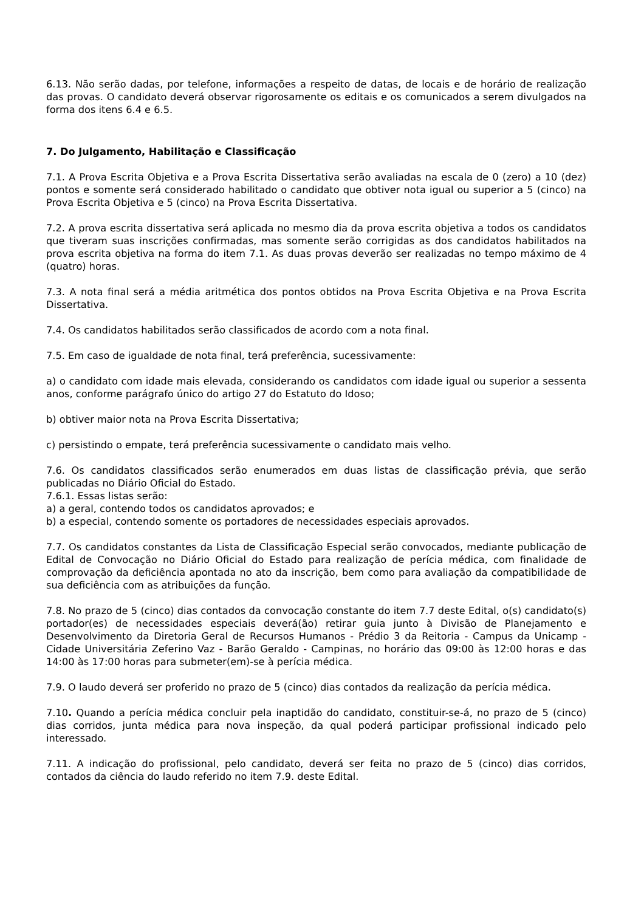6.13. Não serão dadas, por telefone, informações a respeito de datas, de locais e de horário de realização das provas. O candidato deverá observar rigorosamente os editais e os comunicados a serem divulgados na forma dos itens 6.4 e 6.5.
7. Do Julgamento, Habilitação e Classificação
7.1. A Prova Escrita Objetiva e a Prova Escrita Dissertativa serão avaliadas na escala de 0 (zero) a 10 (dez) pontos e somente será considerado habilitado o candidato que obtiver nota igual ou superior a 5 (cinco) na Prova Escrita Objetiva e 5 (cinco) na Prova Escrita Dissertativa.
7.2. A prova escrita dissertativa será aplicada no mesmo dia da prova escrita objetiva a todos os candidatos que tiveram suas inscrições confirmadas, mas somente serão corrigidas as dos candidatos habilitados na prova escrita objetiva na forma do item 7.1. As duas provas deverão ser realizadas no tempo máximo de 4 (quatro) horas.
7.3. A nota final será a média aritmética dos pontos obtidos na Prova Escrita Objetiva e na Prova Escrita Dissertativa.
7.4. Os candidatos habilitados serão classificados de acordo com a nota final.
7.5. Em caso de igualdade de nota final, terá preferência, sucessivamente:
a) o candidato com idade mais elevada, considerando os candidatos com idade igual ou superior a sessenta anos, conforme parágrafo único do artigo 27 do Estatuto do Idoso;
b) obtiver maior nota na Prova Escrita Dissertativa;
c) persistindo o empate, terá preferência sucessivamente o candidato mais velho.
7.6. Os candidatos classificados serão enumerados em duas listas de classificação prévia, que serão publicadas no Diário Oficial do Estado.
7.6.1. Essas listas serão:
a) a geral, contendo todos os candidatos aprovados; e
b) a especial, contendo somente os portadores de necessidades especiais aprovados.
7.7. Os candidatos constantes da Lista de Classificação Especial serão convocados, mediante publicação de Edital de Convocação no Diário Oficial do Estado para realização de perícia médica, com finalidade de comprovação da deficiência apontada no ato da inscrição, bem como para avaliação da compatibilidade de sua deficiência com as atribuições da função.
7.8. No prazo de 5 (cinco) dias contados da convocação constante do item 7.7 deste Edital, o(s) candidato(s) portador(es) de necessidades especiais deverá(ão) retirar guia junto à Divisão de Planejamento e Desenvolvimento da Diretoria Geral de Recursos Humanos - Prédio 3 da Reitoria - Campus da Unicamp - Cidade Universitária Zeferino Vaz - Barão Geraldo - Campinas, no horário das 09:00 às 12:00 horas e das 14:00 às 17:00 horas para submeter(em)-se à perícia médica.
7.9. O laudo deverá ser proferido no prazo de 5 (cinco) dias contados da realização da perícia médica.
7.10. Quando a perícia médica concluir pela inaptidão do candidato, constituir-se-á, no prazo de 5 (cinco) dias corridos, junta médica para nova inspeção, da qual poderá participar profissional indicado pelo interessado.
7.11. A indicação do profissional, pelo candidato, deverá ser feita no prazo de 5 (cinco) dias corridos, contados da ciência do laudo referido no item 7.9. deste Edital.